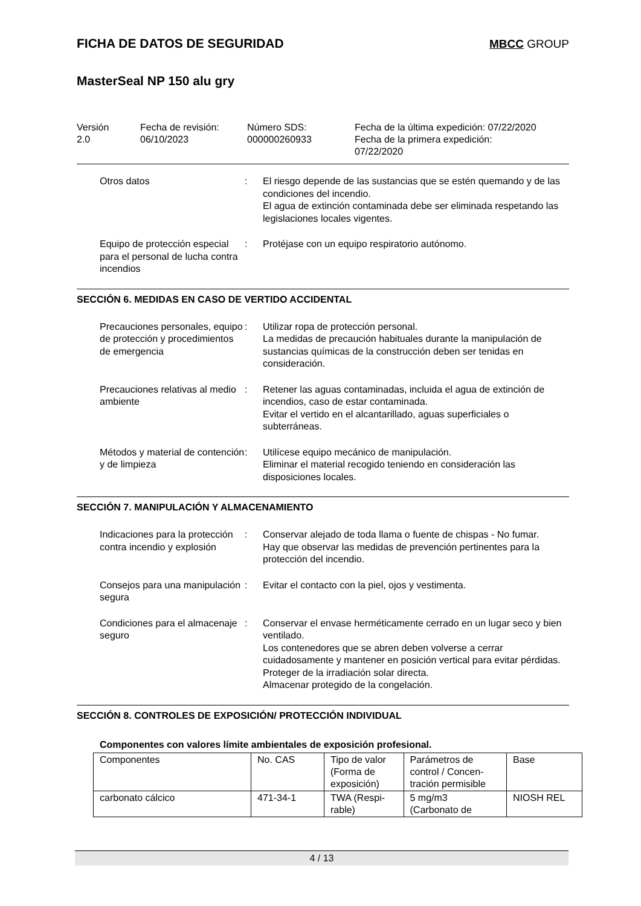FICHA DE DATOS DE SEGURIDAD MBCC GROUP
MasterSeal NP 150 alu gry
Versión
2.0
Fecha de revisión:
06/10/2023
Número SDS:
000000260933
Fecha de la última expedición: 07/22/2020
Fecha de la primera expedición:
07/22/2020
Otros datos : El riesgo depende de las sustancias que se estén quemando y de las condiciones del incendio.
El agua de extinción contaminada debe ser eliminada respetando las legislaciones locales vigentes.
Equipo de protección especial para el personal de lucha contra incendios
: Protéjase con un equipo respiratorio autónomo.
SECCIÓN 6. MEDIDAS EN CASO DE VERTIDO ACCIDENTAL
Precauciones personales, equipo de protección y procedimientos de emergencia
: Utilizar ropa de protección personal.
La medidas de precaución habituales durante la manipulación de sustancias químicas de la construcción deben ser tenidas en consideración.
Precauciones relativas al medio ambiente
: Retener las aguas contaminadas, incluida el agua de extinción de incendios, caso de estar contaminada.
Evitar el vertido en el alcantarillado, aguas superficiales o subterráneas.
Métodos y material de contención y de limpieza
: Utilícese equipo mecánico de manipulación.
Eliminar el material recogido teniendo en consideración las disposiciones locales.
SECCIÓN 7. MANIPULACIÓN Y ALMACENAMIENTO
Indicaciones para la protección contra incendio y explosión
: Conservar alejado de toda llama o fuente de chispas - No fumar.
Hay que observar las medidas de prevención pertinentes para la protección del incendio.
Consejos para una manipulación segura
: Evitar el contacto con la piel, ojos y vestimenta.
Condiciones para el almacenaje seguro
: Conservar el envase herméticamente cerrado en un lugar seco y bien ventilado.
Los contenedores que se abren deben volverse a cerrar cuidadosamente y mantener en posición vertical para evitar pérdidas.
Proteger de la irradiación solar directa.
Almacenar protegido de la congelación.
SECCIÓN 8. CONTROLES DE EXPOSICIÓN/ PROTECCIÓN INDIVIDUAL
Componentes con valores límite ambientales de exposición profesional.
| Componentes | No. CAS | Tipo de valor (Forma de exposición) | Parámetros de control / Concen- tración permisible | Base |
| carbonato cálcico | 471-34-1 | TWA (Respi- rable) | 5 mg/m3 (Carbonato de | NIOSH REL |
4 / 13